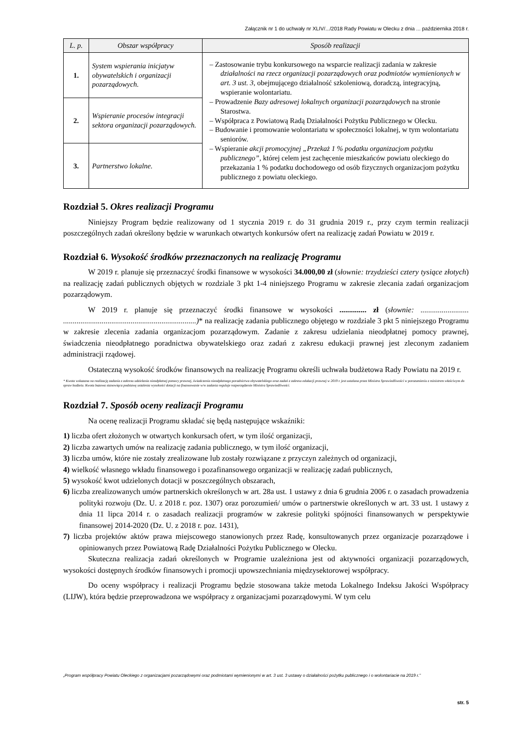Załącznik nr 1 do uchwały nr XLIV/.../2018 Rady Powiatu w Olecku z dnia ... października 2018 r.
| L. p. | Obszar współpracy | Sposób realizacji |
| --- | --- | --- |
| 1. | System wspierania inicjatyw obywatelskich i organizacji pozarządowych. | – Zastosowanie trybu konkursowego na wsparcie realizacji zadania w zakresie działalności na rzecz organizacji pozarządowych oraz podmiotów wymienionych w art. 3 ust. 3, obejmującego działalność szkoleniową, doradczą, integracyjną, wspieranie wolontariatu. – Prowadzenie Bazy adresowej lokalnych organizacji pozarządowych na stronie Starostwa. – Współpraca z Powiatową Radą Działalności Pożytku Publicznego w Olecku. – Budowanie i promowanie wolontariatu w społeczności lokalnej, w tym wolontariatu seniorów. – Wspieranie akcji promocyjnej „Przekaż 1 % podatku organizacjom pożytku publicznego”, której celem jest zachęcenie mieszkańców powiatu oleckiego do przekazania 1 % podatku dochodowego od osób fizycznych organizacjom pożytku publicznego z powiatu oleckiego. |
| 2. | Wspieranie procesów integracji sektora organizacji pozarządowych. | |
| 3. | Partnerstwo lokalne. | |
Rozdział 5. Okres realizacji Programu
Niniejszy Program będzie realizowany od 1 stycznia 2019 r. do 31 grudnia 2019 r., przy czym termin realizacji poszczególnych zadań określony będzie w warunkach otwartych konkursów ofert na realizację zadań Powiatu w 2019 r.
Rozdział 6. Wysokość środków przeznaczonych na realizację Programu
W 2019 r. planuje się przeznaczyć środki finansowe w wysokości 34.000,00 zł (słownie: trzydzieści cztery tysiące złotych) na realizację zadań publicznych objętych w rozdziale 3 pkt 1-4 niniejszego Programu w zakresie zlecania zadań organizacjom pozarządowym.
W 2019 r. planuje się przeznaczyć środki finansowe w wysokości .............. zł (słownie: ......................... .....................................................................)* na realizację zadania publicznego objętego w rozdziale 3 pkt 5 niniejszego Programu w zakresie zlecenia zadania organizacjom pozarządowym. Zadanie z zakresu udzielania nieodpłatnej pomocy prawnej, świadczenia nieodpłatnego poradnictwa obywatelskiego oraz zadań z zakresu edukacji prawnej jest zleconym zadaniem administracji rządowej.
Ostateczną wysokość środków finansowych na realizację Programu określi uchwała budżetowa Rady Powiatu na 2019 r.
* Kwota wskazana na realizację zadania z zakresu udzielania nieodpłatnej pomocy prawnej, świadczenia nieodpłatnego poradnictwa obywatelskiego oraz zadań z zakresu edukacji prawnej w 2019 r. jest ustalana przez Ministra Sprawiedliwości w porozumieniu z ministrem właściwym do spraw budżetu. Kwota bazowa stanowiąca podstawę ustalenia wysokości dotacji na finansowanie w/w zadania reguluje rozporządzenie Ministra Sprawiedliwości.
Rozdział 7. Sposób oceny realizacji Programu
Na ocenę realizacji Programu składać się będą następujące wskaźniki:
1) liczba ofert złożonych w otwartych konkursach ofert, w tym ilość organizacji,
2) liczba zawartych umów na realizację zadania publicznego, w tym ilość organizacji,
3) liczba umów, które nie zostały zrealizowane lub zostały rozwiązane z przyczyn zależnych od organizacji,
4) wielkość własnego wkładu finansowego i pozafinansowego organizacji w realizację zadań publicznych,
5) wysokość kwot udzielonych dotacji w poszczególnych obszarach,
6) liczba zrealizowanych umów partnerskich określonych w art. 28a ust. 1 ustawy z dnia 6 grudnia 2006 r. o zasadach prowadzenia polityki rozwoju (Dz. U. z 2018 r. poz. 1307) oraz porozumień/ umów o partnerstwie określonych w art. 33 ust. 1 ustawy z dnia 11 lipca 2014 r. o zasadach realizacji programów w zakresie polityki spójności finansowanych w perspektywie finansowej 2014-2020 (Dz. U. z 2018 r. poz. 1431),
7) liczba projektów aktów prawa miejscowego stanowionych przez Radę, konsultowanych przez organizacje pozarządowe i opiniowanych przez Powiatową Radę Działalności Pożytku Publicznego w Olecku.
Skuteczna realizacja zadań określonych w Programie uzależniona jest od aktywności organizacji pozarządowych, wysokości dostępnych środków finansowych i promocji upowszechniania międzysektorowej współpracy.
Do oceny współpracy i realizacji Programu będzie stosowana także metoda Lokalnego Indeksu Jakości Współpracy (LIJW), która będzie przeprowadzona we współpracy z organizacjami pozarządowymi. W tym celu
„Program współpracy Powiatu Oleckiego z organizacjami pozarządowymi oraz podmiotami wymienionymi w art. 3 ust. 3 ustawy o działalności pożytku publicznego i o wolontariacie na 2019 r.”
str. 5